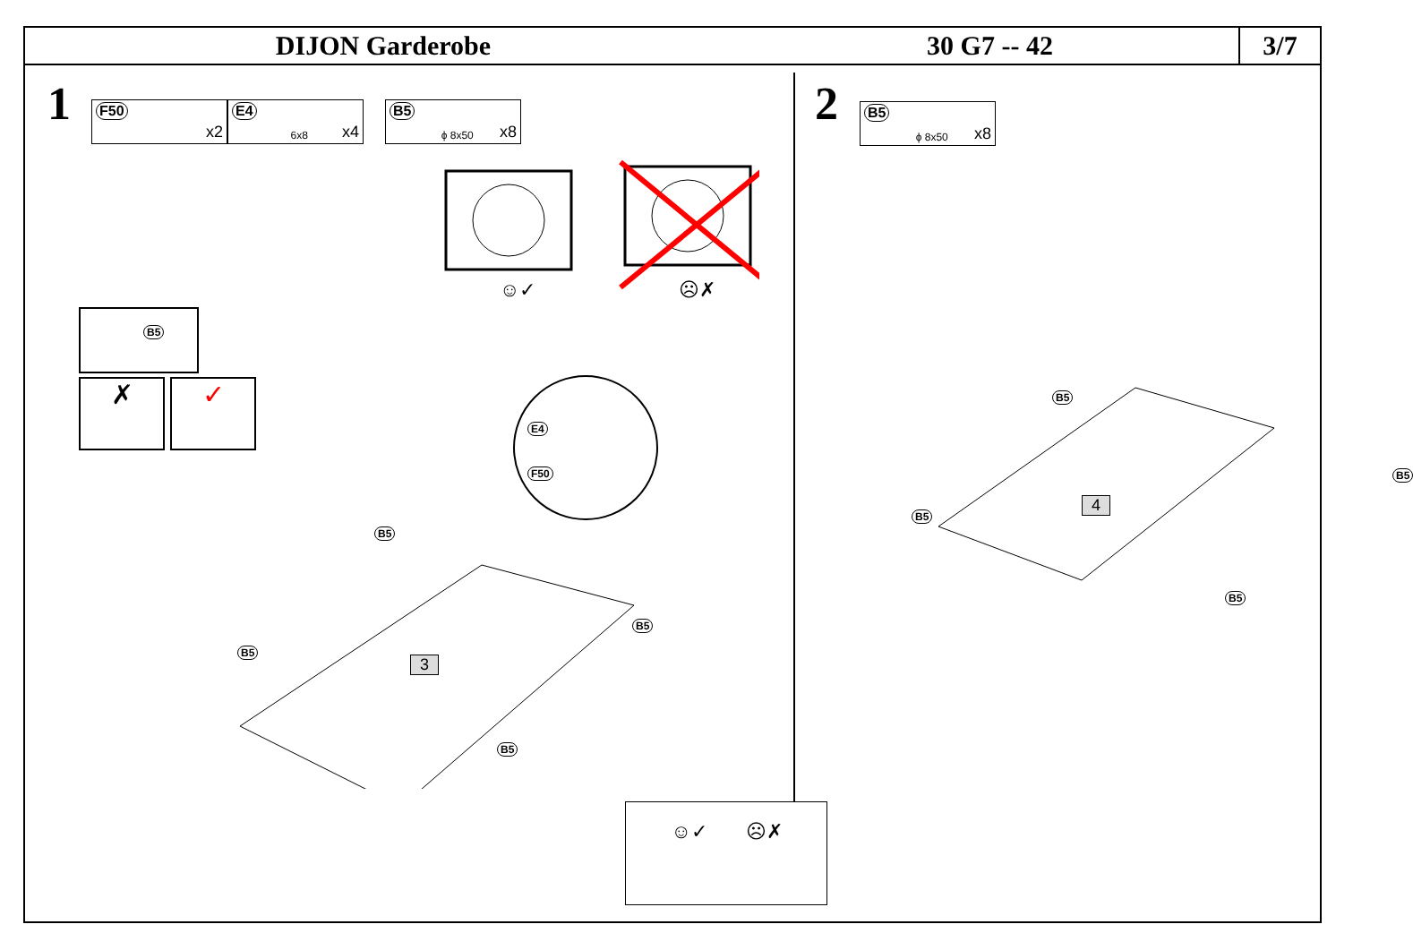DIJON Garderobe 30 G7 -- 42
3/7
1 F50 x2 E4 6x8 x4 B5 ϕ 8x50 x8
☺✓
☹✗
B5
✗ ✓ E4
F50
B5
B5
B5
B5
3
2 B5 ϕ 8x50 x8
B5
B5
B5
B5
4
☺✓ ☹✗